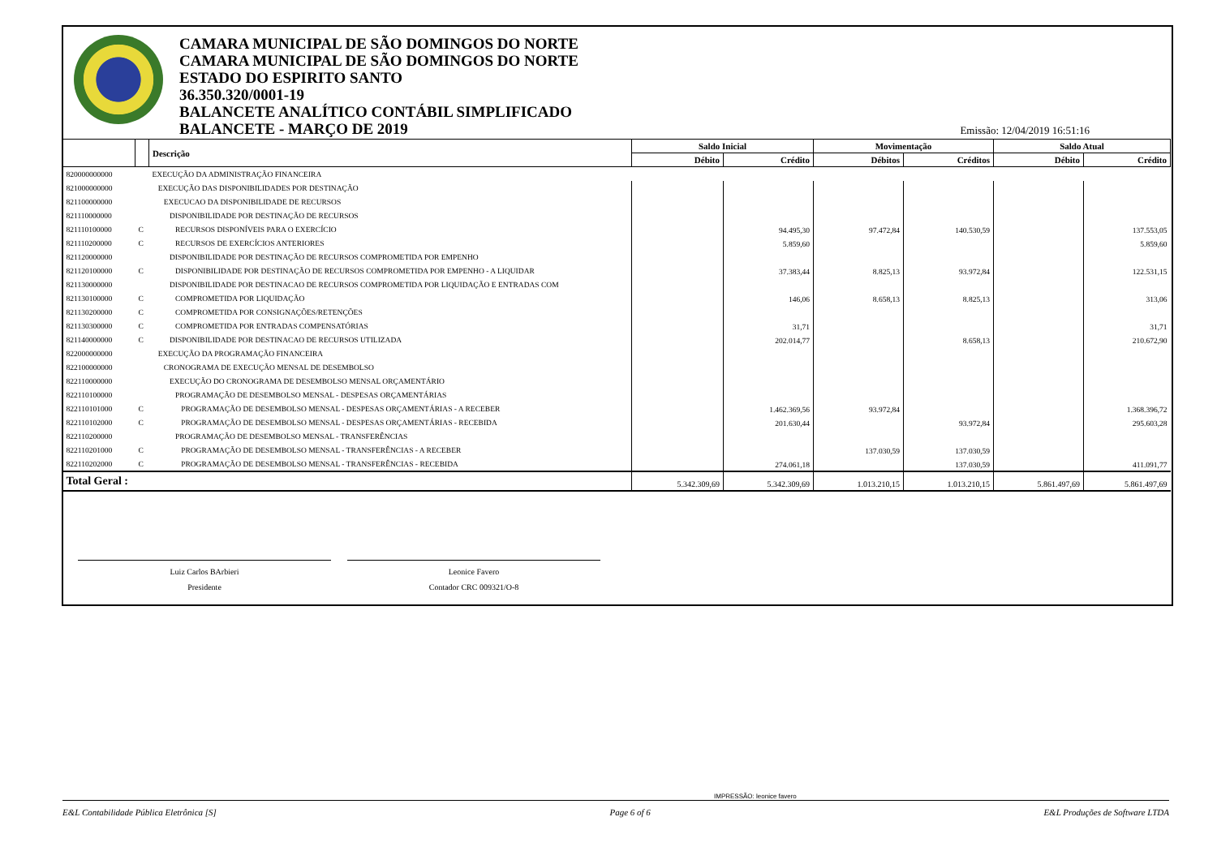CAMARA MUNICIPAL DE SÃO DOMINGOS DO NORTE
CAMARA MUNICIPAL DE SÃO DOMINGOS DO NORTE
ESTADO DO ESPIRITO SANTO
36.350.320/0001-19
BALANCETE ANALÍTICO CONTÁBIL SIMPLIFICADO
BALANCETE - MARÇO DE 2019
Emissão: 12/04/2019 16:51:16
| | | Descrição | Saldo Inicial | | Movimentação | | Saldo Atual | |
| --- | --- | --- | --- | --- | --- | --- | --- | --- |
| | | | Débito | Crédito | Débitos | Créditos | Débito | Crédito |
| 820000000000 | | EXECUÇÃO DA ADMINISTRAÇÃO FINANCEIRA | | | | | | |
| 821000000000 | | EXECUÇÃO DAS DISPONIBILIDADES POR DESTINAÇÃO | | | | | | |
| 821100000000 | | EXECUCAO DA DISPONIBILIDADE DE RECURSOS | | | | | | |
| 821110000000 | | DISPONIBILIDADE POR DESTINAÇÃO DE RECURSOS | | | | | | |
| 821110100000 | C | RECURSOS DISPONÍVEIS PARA O EXERCÍCIO | | 94.495,30 | 97.472,84 | 140.530,59 | | 137.553,05 |
| 821110200000 | C | RECURSOS DE EXERCÍCIOS ANTERIORES | | 5.859,60 | | | | 5.859,60 |
| 821120000000 | | DISPONIBILIDADE POR DESTINAÇÃO DE RECURSOS COMPROMETIDA POR EMPENHO | | | | | | |
| 821120100000 | C | DISPONIBILIDADE POR DESTINAÇÃO DE RECURSOS COMPROMETIDA POR EMPENHO - A LIQUIDAR | | 37.383,44 | 8.825,13 | 93.972,84 | | 122.531,15 |
| 821130000000 | | DISPONIBILIDADE POR DESTINACAO DE RECURSOS COMPROMETIDA POR LIQUIDAÇÃO E ENTRADAS COM | | | | | | |
| 821130100000 | C | COMPROMETIDA POR LIQUIDAÇÃO | | 146,06 | 8.658,13 | 8.825,13 | | 313,06 |
| 821130200000 | C | COMPROMETIDA POR CONSIGNAÇÕES/RETENÇÕES | | | | | | |
| 821130300000 | C | COMPROMETIDA POR ENTRADAS COMPENSATÓRIAS | | 31,71 | | | | 31,71 |
| 821140000000 | C | DISPONIBILIDADE POR DESTINACAO DE RECURSOS UTILIZADA | | 202.014,77 | | 8.658,13 | | 210.672,90 |
| 822000000000 | | EXECUÇÃO DA PROGRAMAÇÃO FINANCEIRA | | | | | | |
| 822100000000 | | CRONOGRAMA DE EXECUÇÃO MENSAL DE DESEMBOLSO | | | | | | |
| 822110000000 | | EXECUÇÃO DO CRONOGRAMA DE DESEMBOLSO MENSAL ORÇAMENTÁRIO | | | | | | |
| 822110100000 | | PROGRAMAÇÃO DE DESEMBOLSO MENSAL - DESPESAS ORÇAMENTÁRIAS | | | | | | |
| 822110101000 | C | PROGRAMAÇÃO DE DESEMBOLSO MENSAL - DESPESAS ORÇAMENTÁRIAS - A RECEBER | | 1.462.369,56 | 93.972,84 | | | 1.368.396,72 |
| 822110102000 | C | PROGRAMAÇÃO DE DESEMBOLSO MENSAL - DESPESAS ORÇAMENTÁRIAS - RECEBIDA | | 201.630,44 | | 93.972,84 | | 295.603,28 |
| 822110200000 | | PROGRAMAÇÃO DE DESEMBOLSO MENSAL - TRANSFERÊNCIAS | | | | | | |
| 822110201000 | C | PROGRAMAÇÃO DE DESEMBOLSO MENSAL - TRANSFERÊNCIAS - A RECEBER | | | 137.030,59 | 137.030,59 | | |
| 822110202000 | C | PROGRAMAÇÃO DE DESEMBOLSO MENSAL - TRANSFERÊNCIAS - RECEBIDA | | 274.061,18 | | 137.030,59 | | 411.091,77 |
| Total Geral : | | | 5.342.309,69 | 5.342.309,69 | 1.013.210,15 | 1.013.210,15 | 5.861.497,69 | 5.861.497,69 |
Luiz Carlos BArbieri
Presidente
Leonice Favero
Contador CRC 009321/O-8
IMPRESSÃO: leonice favero
E&L Contabilidade Pública Eletrônica [S] Page 6 of 6 E&L Produções de Software LTDA